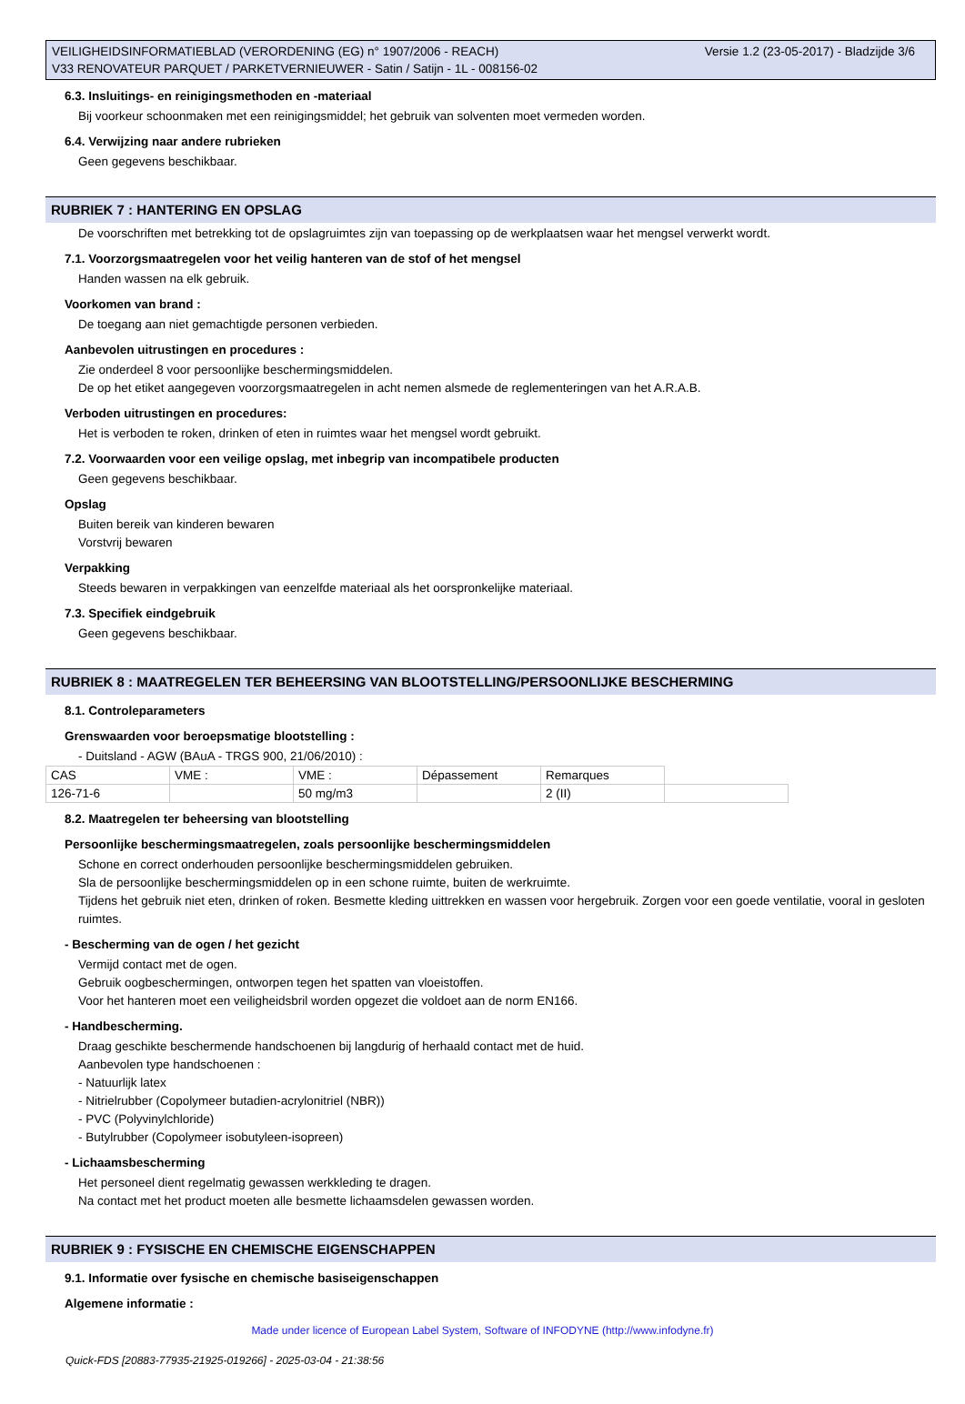Versie 1.2 (23-05-2017) - Bladzijde 3/6 VEILIGHEIDSINFORMATIEBLAD (VERORDENING (EG) n° 1907/2006 - REACH)
V33 RENOVATEUR PARQUET / PARKETVERNIEUWER - Satin / Satijn - 1L - 008156-02
6.3. Insluitings- en reinigingsmethoden en -materiaal
Bij voorkeur schoonmaken met een reinigingsmiddel; het gebruik van solventen moet vermeden worden.
6.4. Verwijzing naar andere rubrieken
Geen gegevens beschikbaar.
RUBRIEK 7 : HANTERING EN OPSLAG
De voorschriften met betrekking tot de opslagruimtes zijn van toepassing op de werkplaatsen waar het mengsel verwerkt wordt.
7.1. Voorzorgsmaatregelen voor het veilig hanteren van de stof of het mengsel
Handen wassen na elk gebruik.
Voorkomen van brand :
De toegang aan niet gemachtigde personen verbieden.
Aanbevolen uitrustingen en procedures :
Zie onderdeel 8 voor persoonlijke beschermingsmiddelen.
De op het etiket aangegeven voorzorgsmaatregelen in acht nemen alsmede de reglementeringen van het A.R.A.B.
Verboden uitrustingen en procedures:
Het is verboden te roken, drinken of eten in ruimtes waar het mengsel wordt gebruikt.
7.2. Voorwaarden voor een veilige opslag, met inbegrip van incompatibele producten
Geen gegevens beschikbaar.
Opslag
Buiten bereik van kinderen bewaren
Vorstvrij bewaren
Verpakking
Steeds bewaren in verpakkingen van eenzelfde materiaal als het oorspronkelijke materiaal.
7.3. Specifiek eindgebruik
Geen gegevens beschikbaar.
RUBRIEK 8 : MAATREGELEN TER BEHEERSING VAN BLOOTSTELLING/PERSOONLIJKE BESCHERMING
8.1. Controleparameters
Grenswaarden voor beroepsmatige blootstelling :
- Duitsland - AGW (BAuA - TRGS 900, 21/06/2010) :
| CAS | VME : | VME : | Dépassement | Remarques | |
| 126-71-6 | | 50 mg/m3 | | 2 (II) | |
8.2. Maatregelen ter beheersing van blootstelling
Persoonlijke beschermingsmaatregelen, zoals persoonlijke beschermingsmiddelen
Schone en correct onderhouden persoonlijke beschermingsmiddelen gebruiken.
Sla de persoonlijke beschermingsmiddelen op in een schone ruimte, buiten de werkruimte.
Tijdens het gebruik niet eten, drinken of roken. Besmette kleding uittrekken en wassen voor hergebruik. Zorgen voor een goede ventilatie, vooral in gesloten ruimtes.
- Bescherming van de ogen / het gezicht
Vermijd contact met de ogen.
Gebruik oogbeschermingen, ontworpen tegen het spatten van vloeistoffen.
Voor het hanteren moet een veiligheidsbril worden opgezet die voldoet aan de norm EN166.
- Handbescherming.
Draag geschikte beschermende handschoenen bij langdurig of herhaald contact met de huid.
Aanbevolen type handschoenen :
- Natuurlijk latex
- Nitrielrubber (Copolymeer butadien-acrylonitriel (NBR))
- PVC (Polyvinylchloride)
- Butylrubber (Copolymeer isobutyleen-isopreen)
- Lichaamsbescherming
Het personeel dient regelmatig gewassen werkkleding te dragen.
Na contact met het product moeten alle besmette lichaamsdelen gewassen worden.
RUBRIEK 9 : FYSISCHE EN CHEMISCHE EIGENSCHAPPEN
9.1. Informatie over fysische en chemische basiseigenschappen
Algemene informatie :
Made under licence of European Label System, Software of INFODYNE (http://www.infodyne.fr)
Quick-FDS [20883-77935-21925-019266] - 2025-03-04 - 21:38:56